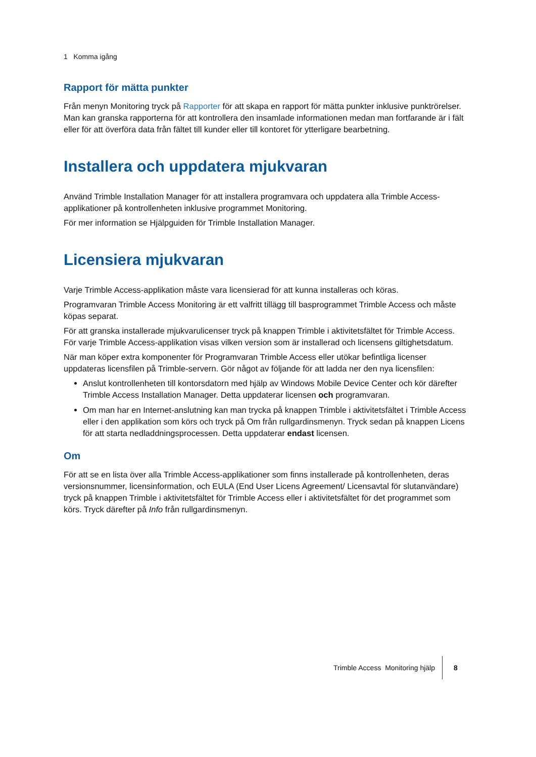1 Komma igång
Rapport för mätta punkter
Från menyn Monitoring tryck på Rapporter för att skapa en rapport för mätta punkter inklusive punktrörelser. Man kan granska rapporterna för att kontrollera den insamlade informationen medan man fortfarande är i fält eller för att överföra data från fältet till kunder eller till kontoret för ytterligare bearbetning.
Installera och uppdatera mjukvaran
Använd Trimble Installation Manager för att installera programvara och uppdatera alla Trimble Access-applikationer på kontrollenheten inklusive programmet Monitoring.
För mer information se Hjälpguiden för Trimble Installation Manager.
Licensiera mjukvaran
Varje Trimble Access-applikation måste vara licensierad för att kunna installeras och köras.
Programvaran Trimble Access Monitoring är ett valfritt tillägg till basprogrammet Trimble Access och måste köpas separat.
För att granska installerade mjukvarulicenser tryck på knappen Trimble i aktivitetsfältet för Trimble Access. För varje Trimble Access-applikation visas vilken version som är installerad och licensens giltighetsdatum.
När man köper extra komponenter för Programvaran Trimble Access eller utökar befintliga licenser uppdateras licensfilen på Trimble-servern. Gör något av följande för att ladda ner den nya licensfilen:
Anslut kontrollenheten till kontorsdatorn med hjälp av Windows Mobile Device Center och kör därefter Trimble Access Installation Manager. Detta uppdaterar licensen och programvaran.
Om man har en Internet-anslutning kan man trycka på knappen Trimble i aktivitetsfältet i Trimble Access eller i den applikation som körs och tryck på Om från rullgardinsmenyn. Tryck sedan på knappen Licens för att starta nedladdningsprocessen. Detta uppdaterar endast licensen.
Om
För att se en lista över alla Trimble Access-applikationer som finns installerade på kontrollenheten, deras versionsnummer, licensinformation, och EULA (End User Licens Agreement/ Licensavtal för slutanvändare) tryck på knappen Trimble i aktivitetsfältet för Trimble Access eller i aktivitetsfältet för det programmet som körs. Tryck därefter på Info från rullgardinsmenyn.
Trimble Access Monitoring hjälp 8